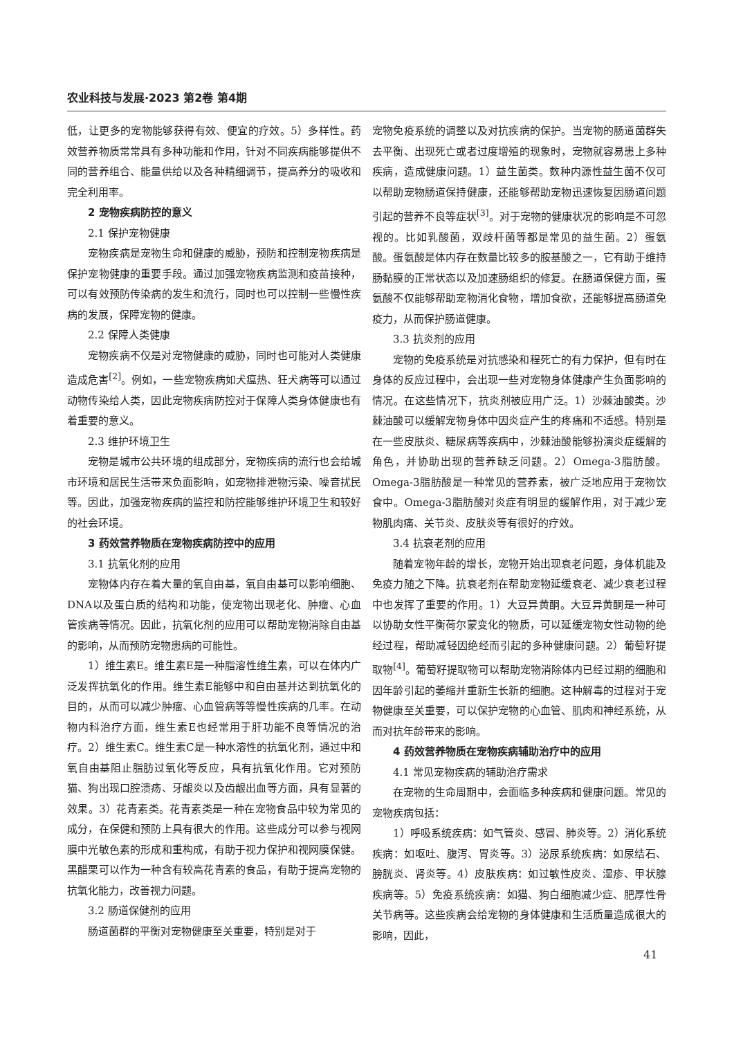农业科技与发展·2023 第2卷 第4期
低，让更多的宠物能够获得有效、便宜的疗效。5）多样性。药效营养物质常常具有多种功能和作用，针对不同疾病能够提供不同的营养组合、能量供给以及各种精细调节，提高养分的吸收和完全利用率。
2 宠物疾病防控的意义
2.1 保护宠物健康
宠物疾病是宠物生命和健康的威胁，预防和控制宠物疾病是保护宠物健康的重要手段。通过加强宠物疾病监测和疫苗接种，可以有效预防传染病的发生和流行，同时也可以控制一些慢性疾病的发展，保障宠物的健康。
2.2 保障人类健康
宠物疾病不仅是对宠物健康的威胁，同时也可能对人类健康造成危害<sup>[2]</sup>。例如，一些宠物疾病如犬瘟热、狂犬病等可以通过动物传染给人类，因此宠物疾病防控对于保障人类身体健康也有着重要的意义。
2.3 维护环境卫生
宠物是城市公共环境的组成部分，宠物疾病的流行也会给城市环境和居民生活带来负面影响，如宠物排泄物污染、噪音扰民等。因此，加强宠物疾病的监控和防控能够维护环境卫生和较好的社会环境。
3 药效营养物质在宠物疾病防控中的应用
3.1 抗氧化剂的应用
宠物体内存在着大量的氧自由基，氧自由基可以影响细胞、DNA以及蛋白质的结构和功能，使宠物出现老化、肿瘤、心血管疾病等情况。因此，抗氧化剂的应用可以帮助宠物消除自由基的影响，从而预防宠物患病的可能性。
1）维生素E。维生素E是一种脂溶性维生素，可以在体内广泛发挥抗氧化的作用。维生素E能够中和自由基并达到抗氧化的目的，从而可以减少肿瘤、心血管病等等慢性疾病的几率。在动物内科治疗方面，维生素E也经常用于肝功能不良等情况的治疗。2）维生素C。维生素C是一种水溶性的抗氧化剂，通过中和氧自由基阻止脂肪过氧化等反应，具有抗氧化作用。它对预防猫、狗出现口腔溃疡、牙龈炎以及齿龈出血等方面，具有显著的效果。3）花青素类。花青素类是一种在宠物食品中较为常见的成分，在保健和预防上具有很大的作用。这些成分可以参与视网膜中光敏色素的形成和重构成，有助于视力保护和视网膜保健。黑醋栗可以作为一种含有较高花青素的食品，有助于提高宠物的抗氧化能力，改善视力问题。
3.2 肠道保健剂的应用
肠道菌群的平衡对宠物健康至关重要，特别是对于
宠物免疫系统的调整以及对抗疾病的保护。当宠物的肠道菌群失去平衡、出现死亡或者过度增殖的现象时，宠物就容易患上多种疾病，造成健康问题。1）益生菌类。数种内源性益生菌不仅可以帮助宠物肠道保持健康，还能够帮助宠物迅速恢复因肠道问题引起的营养不良等症状<sup>[3]</sup>。对于宠物的健康状况的影响是不可忽视的。比如乳酸菌，双歧杆菌等都是常见的益生菌。2）蛋氨酸。蛋氨酸是体内存在数量比较多的胺基酸之一，它有助于维持肠黏膜的正常状态以及加速肠组织的修复。在肠道保健方面，蛋氨酸不仅能够帮助宠物消化食物，增加食欲，还能够提高肠道免疫力，从而保护肠道健康。
3.3 抗炎剂的应用
宠物的免疫系统是对抗感染和程死亡的有力保护，但有时在身体的反应过程中，会出现一些对宠物身体健康产生负面影响的情况。在这些情况下，抗炎剂被应用广泛。1）沙棘油酸类。沙棘油酸可以缓解宠物身体中因炎症产生的疼痛和不适感。特别是在一些皮肤炎、糖尿病等疾病中，沙棘油酸能够扮演炎症缓解的角色，并协助出现的营养缺乏问题。2）Omega-3脂肪酸。Omega-3脂肪酸是一种常见的营养素，被广泛地应用于宠物饮食中。Omega-3脂肪酸对炎症有明显的缓解作用，对于减少宠物肌肉痛、关节炎、皮肤炎等有很好的疗效。
3.4 抗衰老剂的应用
随着宠物年龄的增长，宠物开始出现衰老问题，身体机能及免疫力随之下降。抗衰老剂在帮助宠物延缓衰老、减少衰老过程中也发挥了重要的作用。1）大豆异黄酮。大豆异黄酮是一种可以协助女性平衡荷尔蒙变化的物质，可以延缓宠物女性动物的绝经过程，帮助减轻因绝经而引起的多种健康问题。2）葡萄籽提取物<sup>[4]</sup>。葡萄籽提取物可以帮助宠物消除体内已经过期的细胞和因年龄引起的萎缩并重新生长新的细胞。这种解毒的过程对于宠物健康至关重要，可以保护宠物的心血管、肌肉和神经系统，从而对抗年龄带来的影响。
4 药效营养物质在宠物疾病辅助治疗中的应用
4.1 常见宠物疾病的辅助治疗需求
在宠物的生命周期中，会面临多种疾病和健康问题。常见的宠物疾病包括：
1）呼吸系统疾病：如气管炎、感冒、肺炎等。2）消化系统疾病：如呕吐、腹泻、胃炎等。3）泌尿系统疾病：如尿结石、膀胱炎、肾炎等。4）皮肤疾病：如过敏性皮炎、湿疹、甲状腺疾病等。5）免疫系统疾病：如猫、狗白细胞减少症、肥厚性骨关节病等。这些疾病会给宠物的身体健康和生活质量造成很大的影响，因此，
41